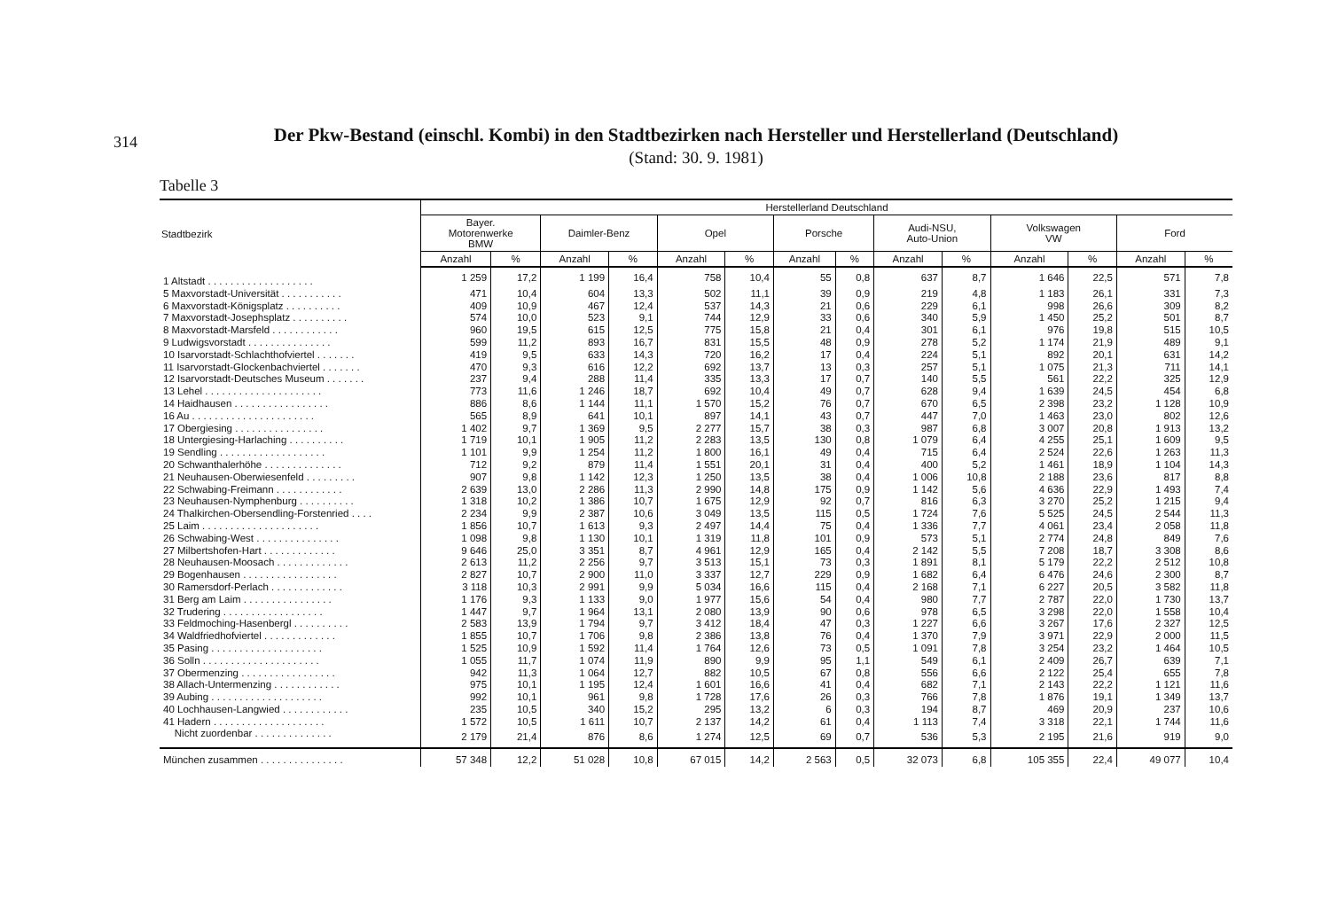314
Der Pkw-Bestand (einschl. Kombi) in den Stadtbezirken nach Hersteller und Herstellerland (Deutschland)
(Stand: 30. 9. 1981)
Tabelle 3
| Stadtbezirk | Herstellerland Deutschland | | | | | | | | | | | | | |
| --- | --- | --- | --- | --- | --- | --- | --- | --- | --- | --- | --- | --- | --- | --- |
| | Bayer. Motorenwerke BMW | | Daimler-Benz | | Opel | | Porsche | | Audi-NSU, Auto-Union | | Volkswagen VW | | Ford | |
| | Anzahl | % | Anzahl | % | Anzahl | % | Anzahl | % | Anzahl | % | Anzahl | % | Anzahl | % |
| 1 Altstadt . . . . . . . . . . . . . . . . . . . | 1 259 | 17,2 | 1 199 | 16,4 | 758 | 10,4 | 55 | 0,8 | 637 | 8,7 | 1 646 | 22,5 | 571 | 7,8 |
| 5 Maxvorstadt-Universität . . . . . . . . . . . | 471 | 10,4 | 604 | 13,3 | 502 | 11,1 | 39 | 0,9 | 219 | 4,8 | 1 183 | 26,1 | 331 | 7,3 |
| 6 Maxvorstadt-Königsplatz . . . . . . . . . . | 409 | 10,9 | 467 | 12,4 | 537 | 14,3 | 21 | 0,6 | 229 | 6,1 | 998 | 26,6 | 309 | 8,2 |
| 7 Maxvorstadt-Josephsplatz . . . . . . . . . . | 574 | 10,0 | 523 | 9,1 | 744 | 12,9 | 33 | 0,6 | 340 | 5,9 | 1 450 | 25,2 | 501 | 8,7 |
| 8 Maxvorstadt-Marsfeld . . . . . . . . . . . . | 960 | 19,5 | 615 | 12,5 | 775 | 15,8 | 21 | 0,4 | 301 | 6,1 | 976 | 19,8 | 515 | 10,5 |
| 9 Ludwigsvorstadt . . . . . . . . . . . . . . . | 599 | 11,2 | 893 | 16,7 | 831 | 15,5 | 48 | 0,9 | 278 | 5,2 | 1 174 | 21,9 | 489 | 9,1 |
| 10 Isarvorstadt-Schlachthofviertel . . . . . . . | 419 | 9,5 | 633 | 14,3 | 720 | 16,2 | 17 | 0,4 | 224 | 5,1 | 892 | 20,1 | 631 | 14,2 |
| 11 Isarvorstadt-Glockenbachviertel . . . . . . . | 470 | 9,3 | 616 | 12,2 | 692 | 13,7 | 13 | 0,3 | 257 | 5,1 | 1 075 | 21,3 | 711 | 14,1 |
| 12 Isarvorstadt-Deutsches Museum . . . . . . . | 237 | 9,4 | 288 | 11,4 | 335 | 13,3 | 17 | 0,7 | 140 | 5,5 | 561 | 22,2 | 325 | 12,9 |
| 13 Lehel . . . . . . . . . . . . . . . . . . . . . | 773 | 11,6 | 1 246 | 18,7 | 692 | 10,4 | 49 | 0,7 | 628 | 9,4 | 1 639 | 24,5 | 454 | 6,8 |
| 14 Haidhausen . . . . . . . . . . . . . . . . . | 886 | 8,6 | 1 144 | 11,1 | 1 570 | 15,2 | 76 | 0,7 | 670 | 6,5 | 2 398 | 23,2 | 1 128 | 10,9 |
| 16 Au . . . . . . . . . . . . . . . . . . . . . . | 565 | 8,9 | 641 | 10,1 | 897 | 14,1 | 43 | 0,7 | 447 | 7,0 | 1 463 | 23,0 | 802 | 12,6 |
| 17 Obergiesing . . . . . . . . . . . . . . . . | 1 402 | 9,7 | 1 369 | 9,5 | 2 277 | 15,7 | 38 | 0,3 | 987 | 6,8 | 3 007 | 20,8 | 1 913 | 13,2 |
| 18 Untergiesing-Harlaching . . . . . . . . . . | 1 719 | 10,1 | 1 905 | 11,2 | 2 283 | 13,5 | 130 | 0,8 | 1 079 | 6,4 | 4 255 | 25,1 | 1 609 | 9,5 |
| 19 Sendling . . . . . . . . . . . . . . . . . . . | 1 101 | 9,9 | 1 254 | 11,2 | 1 800 | 16,1 | 49 | 0,4 | 715 | 6,4 | 2 524 | 22,6 | 1 263 | 11,3 |
| 20 Schwanthalerhöhe . . . . . . . . . . . . . . | 712 | 9,2 | 879 | 11,4 | 1 551 | 20,1 | 31 | 0,4 | 400 | 5,2 | 1 461 | 18,9 | 1 104 | 14,3 |
| 21 Neuhausen-Oberwiesenfeld . . . . . . . . . | 907 | 9,8 | 1 142 | 12,3 | 1 250 | 13,5 | 38 | 0,4 | 1 006 | 10,8 | 2 188 | 23,6 | 817 | 8,8 |
| 22 Schwabing-Freimann . . . . . . . . . . . . | 2 639 | 13,0 | 2 286 | 11,3 | 2 990 | 14,8 | 175 | 0,9 | 1 142 | 5,6 | 4 636 | 22,9 | 1 493 | 7,4 |
| 23 Neuhausen-Nymphenburg . . . . . . . . . . | 1 318 | 10,2 | 1 386 | 10,7 | 1 675 | 12,9 | 92 | 0,7 | 816 | 6,3 | 3 270 | 25,2 | 1 215 | 9,4 |
| 24 Thalkirchen-Obersendling-Forstenried . . . . | 2 234 | 9,9 | 2 387 | 10,6 | 3 049 | 13,5 | 115 | 0,5 | 1 724 | 7,6 | 5 525 | 24,5 | 2 544 | 11,3 |
| 25 Laim . . . . . . . . . . . . . . . . . . . . . | 1 856 | 10,7 | 1 613 | 9,3 | 2 497 | 14,4 | 75 | 0,4 | 1 336 | 7,7 | 4 061 | 23,4 | 2 058 | 11,8 |
| 26 Schwabing-West . . . . . . . . . . . . . . . | 1 098 | 9,8 | 1 130 | 10,1 | 1 319 | 11,8 | 101 | 0,9 | 573 | 5,1 | 2 774 | 24,8 | 849 | 7,6 |
| 27 Milbertshofen-Hart . . . . . . . . . . . . . | 9 646 | 25,0 | 3 351 | 8,7 | 4 961 | 12,9 | 165 | 0,4 | 2 142 | 5,5 | 7 208 | 18,7 | 3 308 | 8,6 |
| 28 Neuhausen-Moosach . . . . . . . . . . . . . | 2 613 | 11,2 | 2 256 | 9,7 | 3 513 | 15,1 | 73 | 0,3 | 1 891 | 8,1 | 5 179 | 22,2 | 2 512 | 10,8 |
| 29 Bogenhausen . . . . . . . . . . . . . . . . . | 2 827 | 10,7 | 2 900 | 11,0 | 3 337 | 12,7 | 229 | 0,9 | 1 682 | 6,4 | 6 476 | 24,6 | 2 300 | 8,7 |
| 30 Ramersdorf-Perlach . . . . . . . . . . . . . | 3 118 | 10,3 | 2 991 | 9,9 | 5 034 | 16,6 | 115 | 0,4 | 2 168 | 7,1 | 6 227 | 20,5 | 3 582 | 11,8 |
| 31 Berg am Laim . . . . . . . . . . . . . . . . | 1 176 | 9,3 | 1 133 | 9,0 | 1 977 | 15,6 | 54 | 0,4 | 980 | 7,7 | 2 787 | 22,0 | 1 730 | 13,7 |
| 32 Trudering . . . . . . . . . . . . . . . . . . | 1 447 | 9,7 | 1 964 | 13,1 | 2 080 | 13,9 | 90 | 0,6 | 978 | 6,5 | 3 298 | 22,0 | 1 558 | 10,4 |
| 33 Feldmoching-Hasenbergl . . . . . . . . . . | 2 583 | 13,9 | 1 794 | 9,7 | 3 412 | 18,4 | 47 | 0,3 | 1 227 | 6,6 | 3 267 | 17,6 | 2 327 | 12,5 |
| 34 Waldfriedhofviertel . . . . . . . . . . . . . | 1 855 | 10,7 | 1 706 | 9,8 | 2 386 | 13,8 | 76 | 0,4 | 1 370 | 7,9 | 3 971 | 22,9 | 2 000 | 11,5 |
| 35 Pasing . . . . . . . . . . . . . . . . . . . . | 1 525 | 10,9 | 1 592 | 11,4 | 1 764 | 12,6 | 73 | 0,5 | 1 091 | 7,8 | 3 254 | 23,2 | 1 464 | 10,5 |
| 36 Solln . . . . . . . . . . . . . . . . . . . . . | 1 055 | 11,7 | 1 074 | 11,9 | 890 | 9,9 | 95 | 1,1 | 549 | 6,1 | 2 409 | 26,7 | 639 | 7,1 |
| 37 Obermenzing . . . . . . . . . . . . . . . . . | 942 | 11,3 | 1 064 | 12,7 | 882 | 10,5 | 67 | 0,8 | 556 | 6,6 | 2 122 | 25,4 | 655 | 7,8 |
| 38 Allach-Untermenzing . . . . . . . . . . . . | 975 | 10,1 | 1 195 | 12,4 | 1 601 | 16,6 | 41 | 0,4 | 682 | 7,1 | 2 143 | 22,2 | 1 121 | 11,6 |
| 39 Aubing . . . . . . . . . . . . . . . . . . . . | 992 | 10,1 | 961 | 9,8 | 1 728 | 17,6 | 26 | 0,3 | 766 | 7,8 | 1 876 | 19,1 | 1 349 | 13,7 |
| 40 Lochhausen-Langwied . . . . . . . . . . . . | 235 | 10,5 | 340 | 15,2 | 295 | 13,2 | 6 | 0,3 | 194 | 8,7 | 469 | 20,9 | 237 | 10,6 |
| 41 Hadern . . . . . . . . . . . . . . . . . . . . | 1 572 | 10,5 | 1 611 | 10,7 | 2 137 | 14,2 | 61 | 0,4 | 1 113 | 7,4 | 3 318 | 22,1 | 1 744 | 11,6 |
| Nicht zuordenbar . . . . . . . . . . . . . . | 2 179 | 21,4 | 876 | 8,6 | 1 274 | 12,5 | 69 | 0,7 | 536 | 5,3 | 2 195 | 21,6 | 919 | 9,0 |
| München zusammen . . . . . . . . . . . . . . . | 57 348 | 12,2 | 51 028 | 10,8 | 67 015 | 14,2 | 2 563 | 0,5 | 32 073 | 6,8 | 105 355 | 22,4 | 49 077 | 10,4 |